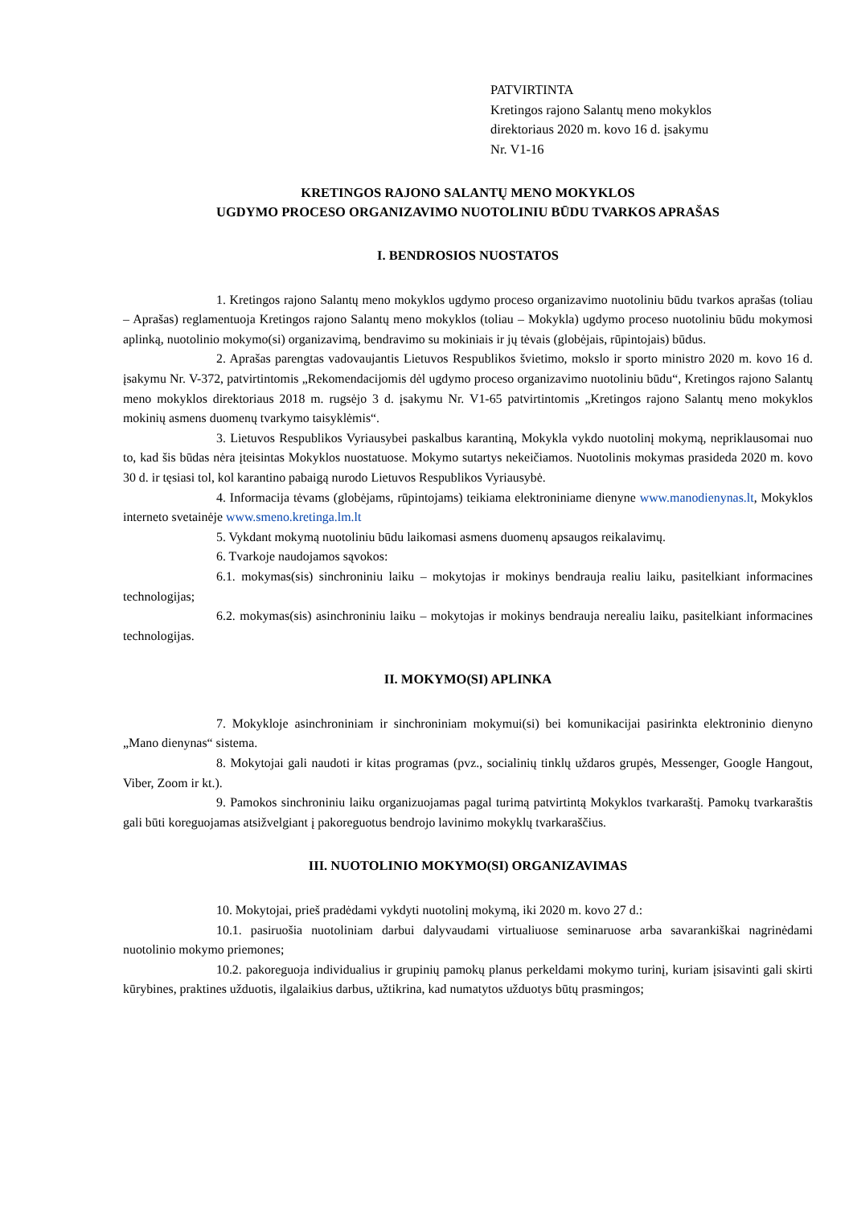PATVIRTINTA
Kretingos rajono Salantų meno mokyklos
direktoriaus 2020 m. kovo 16 d. įsakymu
Nr. V1-16
KRETINGOS RAJONO SALANTŲ MENO MOKYKLOS
UGDYMO PROCESO ORGANIZAVIMO NUOTOLINIU BŪDU TVARKOS APRAŠAS
I. BENDROSIOS NUOSTATOS
1. Kretingos rajono Salantų meno mokyklos ugdymo proceso organizavimo nuotoliniu būdu tvarkos aprašas (toliau – Aprašas) reglamentuoja Kretingos rajono Salantų meno mokyklos (toliau – Mokykla) ugdymo proceso nuotoliniu būdu mokymosi aplinką, nuotolinio mokymo(si) organizavimą, bendravimo su mokiniais ir jų tėvais (globėjais, rūpintojais) būdus.
2. Aprašas parengtas vadovaujantis Lietuvos Respublikos švietimo, mokslo ir sporto ministro 2020 m. kovo 16 d. įsakymu Nr. V-372, patvirtintomis „Rekomendacijomis dėl ugdymo proceso organizavimo nuotoliniu būdu“, Kretingos rajono Salantų meno mokyklos direktoriaus 2018 m. rugsėjo 3 d. įsakymu Nr. V1-65 patvirtintomis „Kretingos rajono Salantų meno mokyklos mokinių asmens duomenų tvarkymo taisyklėmis“.
3. Lietuvos Respublikos Vyriausybei paskalbus karantiną, Mokykla vykdo nuotolinį mokymą, nepriklausomai nuo to, kad šis būdas nėra įteisintas Mokyklos nuostatuose. Mokymo sutartys nekeičiamos. Nuotolinis mokymas prasideda 2020 m. kovo 30 d. ir tęsiasi tol, kol karantino pabaigą nurodo Lietuvos Respublikos Vyriausybė.
4. Informacija tėvams (globėjams, rūpintojams) teikiama elektroniniame dienyne www.manodienynas.lt, Mokyklos interneto svetainėje www.smeno.kretinga.lm.lt
5. Vykdant mokymą nuotoliniu būdu laikomasi asmens duomenų apsaugos reikalavimų.
6. Tvarkoje naudojamos sąvokos:
6.1. mokymas(sis) sinchroniniu laiku – mokytojas ir mokinys bendrauja realiu laiku, pasitelkiant informacines technologijas;
6.2. mokymas(sis) asinchroniniu laiku – mokytojas ir mokinys bendrauja nerealiu laiku, pasitelkiant informacines technologijas.
II. MOKYMO(SI) APLINKA
7. Mokykloje asinchroniniam ir sinchroniniam mokymui(si) bei komunikacijai pasirinkta elektroninio dienyno „Mano dienynas“ sistema.
8. Mokytojai gali naudoti ir kitas programas (pvz., socialinių tinklų uždaros grupės, Messenger, Google Hangout, Viber, Zoom ir kt.).
9. Pamokos sinchroniniu laiku organizuojamas pagal turimą patvirtintą Mokyklos tvarkaraštį. Pamokų tvarkaraštis gali būti koreguojamas atsižvelgiant į pakoreguotus bendrojo lavinimo mokyklų tvarkaraščius.
III. NUOTOLINIO MOKYMO(SI) ORGANIZAVIMAS
10. Mokytojai, prieš pradėdami vykdyti nuotolinį mokymą, iki 2020 m. kovo 27 d.:
10.1. pasiruošia nuotoliniam darbui dalyvaudami virtualiuose seminaruose arba savarankiškai nagrinėdami nuotolinio mokymo priemones;
10.2. pakoreguoja individualius ir grupinių pamokų planus perkeldami mokymo turinį, kuriam įsisavinti gali skirti kūrybines, praktines užduotis, ilgalaikius darbus, užtikrina, kad numatytos užduotys būtų prasmingos;